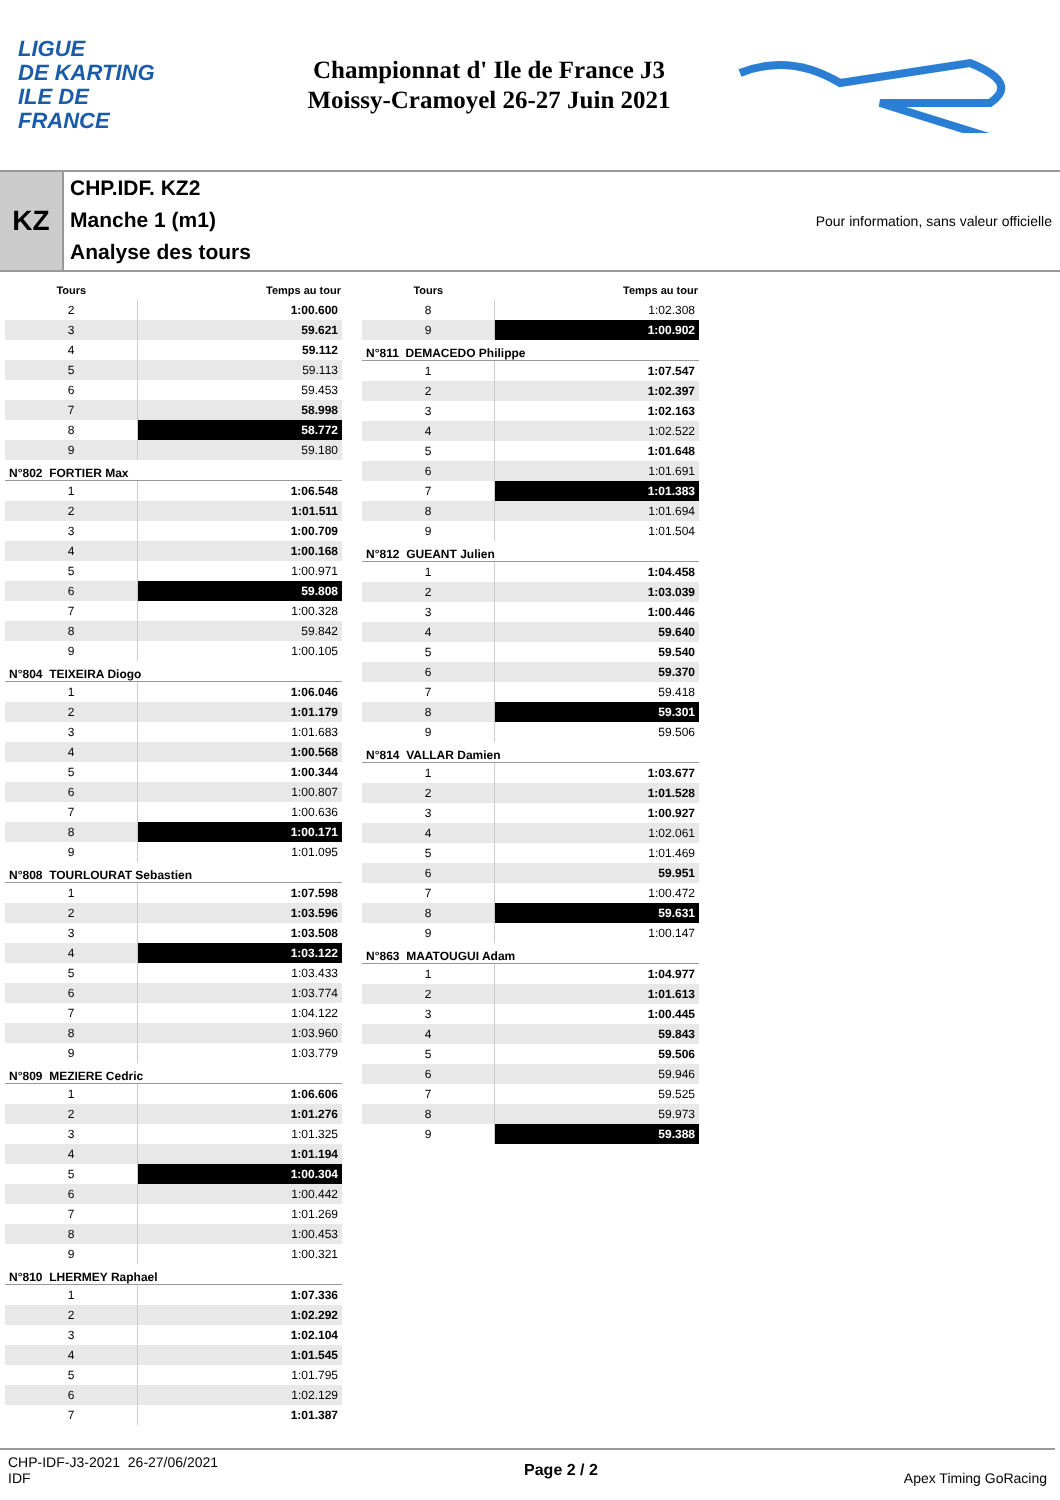LIGUE
DE KARTING
ILE DE
FRANCE
Championnat d' Ile de France J3
Moissy-Cramoyel 26-27 Juin 2021
KZ
CHP.IDF. KZ2
Manche 1 (m1)
Analyse des tours
Pour information, sans valeur officielle
| Tours | Temps au tour |
| --- | --- |
| 2 | 1:00.600 |
| 3 | 59.621 |
| 4 | 59.112 |
| 5 | 59.113 |
| 6 | 59.453 |
| 7 | 58.998 |
| 8 | 58.772 |
| 9 | 59.180 |
| N°802 FORTIER Max | |
| 1 | 1:06.548 |
| 2 | 1:01.511 |
| 3 | 1:00.709 |
| 4 | 1:00.168 |
| 5 | 1:00.971 |
| 6 | 59.808 |
| 7 | 1:00.328 |
| 8 | 59.842 |
| 9 | 1:00.105 |
| N°804 TEIXEIRA Diogo | |
| 1 | 1:06.046 |
| 2 | 1:01.179 |
| 3 | 1:01.683 |
| 4 | 1:00.568 |
| 5 | 1:00.344 |
| 6 | 1:00.807 |
| 7 | 1:00.636 |
| 8 | 1:00.171 |
| 9 | 1:01.095 |
| N°808 TOURLOURAT Sebastien | |
| 1 | 1:07.598 |
| 2 | 1:03.596 |
| 3 | 1:03.508 |
| 4 | 1:03.122 |
| 5 | 1:03.433 |
| 6 | 1:03.774 |
| 7 | 1:04.122 |
| 8 | 1:03.960 |
| 9 | 1:03.779 |
| N°809 MEZIERE Cedric | |
| 1 | 1:06.606 |
| 2 | 1:01.276 |
| 3 | 1:01.325 |
| 4 | 1:01.194 |
| 5 | 1:00.304 |
| 6 | 1:00.442 |
| 7 | 1:01.269 |
| 8 | 1:00.453 |
| 9 | 1:00.321 |
| N°810 LHERMEY Raphael | |
| 1 | 1:07.336 |
| 2 | 1:02.292 |
| 3 | 1:02.104 |
| 4 | 1:01.545 |
| 5 | 1:01.795 |
| 6 | 1:02.129 |
| 7 | 1:01.387 |
| Tours | Temps au tour |
| --- | --- |
| 8 | 1:02.308 |
| 9 | 1:00.902 |
| N°811 DEMACEDO Philippe | |
| 1 | 1:07.547 |
| 2 | 1:02.397 |
| 3 | 1:02.163 |
| 4 | 1:02.522 |
| 5 | 1:01.648 |
| 6 | 1:01.691 |
| 7 | 1:01.383 |
| 8 | 1:01.694 |
| 9 | 1:01.504 |
| N°812 GUEANT Julien | |
| 1 | 1:04.458 |
| 2 | 1:03.039 |
| 3 | 1:00.446 |
| 4 | 59.640 |
| 5 | 59.540 |
| 6 | 59.370 |
| 7 | 59.418 |
| 8 | 59.301 |
| 9 | 59.506 |
| N°814 VALLAR Damien | |
| 1 | 1:03.677 |
| 2 | 1:01.528 |
| 3 | 1:00.927 |
| 4 | 1:02.061 |
| 5 | 1:01.469 |
| 6 | 59.951 |
| 7 | 1:00.472 |
| 8 | 59.631 |
| 9 | 1:00.147 |
| N°863 MAATOUGUI Adam | |
| 1 | 1:04.977 |
| 2 | 1:01.613 |
| 3 | 1:00.445 |
| 4 | 59.843 |
| 5 | 59.506 |
| 6 | 59.946 |
| 7 | 59.525 |
| 8 | 59.973 |
| 9 | 59.388 |
CHP-IDF-J3-2021 26-27/06/2021
IDF
Page 2 / 2 Apex Timing GoRacing